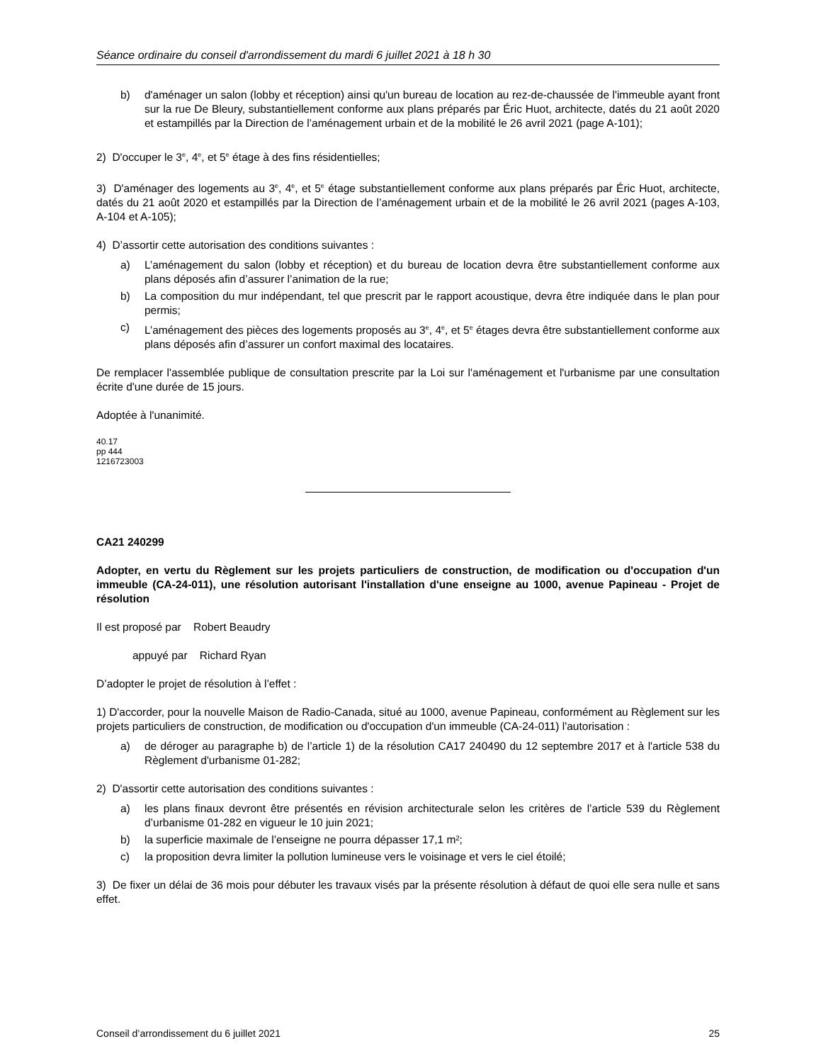Séance ordinaire du conseil d'arrondissement du mardi 6 juillet 2021 à 18 h 30
b) d'aménager un salon (lobby et réception) ainsi qu'un bureau de location au rez-de-chaussée de l'immeuble ayant front sur la rue De Bleury, substantiellement conforme aux plans préparés par Éric Huot, architecte, datés du 21 août 2020 et estampillés par la Direction de l’aménagement urbain et de la mobilité le 26 avril 2021 (page A-101);
2) D'occuper le 3<sup>e</sup>, 4<sup>e</sup>, et 5<sup>e</sup> étage à des fins résidentielles;
3) D'aménager des logements au 3<sup>e</sup>, 4<sup>e</sup>, et 5<sup>e</sup> étage substantiellement conforme aux plans préparés par Éric Huot, architecte, datés du 21 août 2020 et estampillés par la Direction de l’aménagement urbain et de la mobilité le 26 avril 2021 (pages A-103, A-104 et A-105);
4) D’assortir cette autorisation des conditions suivantes :
a) L’aménagement du salon (lobby et réception) et du bureau de location devra être substantiellement conforme aux plans déposés afin d’assurer l’animation de la rue;
b) La composition du mur indépendant, tel que prescrit par le rapport acoustique, devra être indiquée dans le plan pour permis;
c) L’aménagement des pièces des logements proposés au 3<sup>e</sup>, 4<sup>e</sup>, et 5<sup>e</sup> étages devra être substantiellement conforme aux plans déposés afin d’assurer un confort maximal des locataires.
De remplacer l'assemblée publique de consultation prescrite par la Loi sur l'aménagement et l'urbanisme par une consultation écrite d'une durée de 15 jours.
Adoptée à l'unanimité.
40.17
pp 444
1216723003
CA21 240299
Adopter, en vertu du Règlement sur les projets particuliers de construction, de modification ou d'occupation d'un immeuble (CA-24-011), une résolution autorisant l'installation d'une enseigne au 1000, avenue Papineau - Projet de résolution
Il est proposé par Robert Beaudry
appuyé par Richard Ryan
D’adopter le projet de résolution à l’effet :
1) D'accorder, pour la nouvelle Maison de Radio-Canada, situé au 1000, avenue Papineau, conformément au Règlement sur les projets particuliers de construction, de modification ou d'occupation d'un immeuble (CA-24-011) l'autorisation :
a) de déroger au paragraphe b) de l’article 1) de la résolution CA17 240490 du 12 septembre 2017 et à l'article 538 du Règlement d'urbanisme 01-282;
2) D'assortir cette autorisation des conditions suivantes :
a) les plans finaux devront être présentés en révision architecturale selon les critères de l’article 539 du Règlement d’urbanisme 01-282 en vigueur le 10 juin 2021;
b) la superficie maximale de l’enseigne ne pourra dépasser 17,1 m²;
c) la proposition devra limiter la pollution lumineuse vers le voisinage et vers le ciel étoilé;
3) De fixer un délai de 36 mois pour débuter les travaux visés par la présente résolution à défaut de quoi elle sera nulle et sans effet.
Conseil d’arrondissement du 6 juillet 2021 25